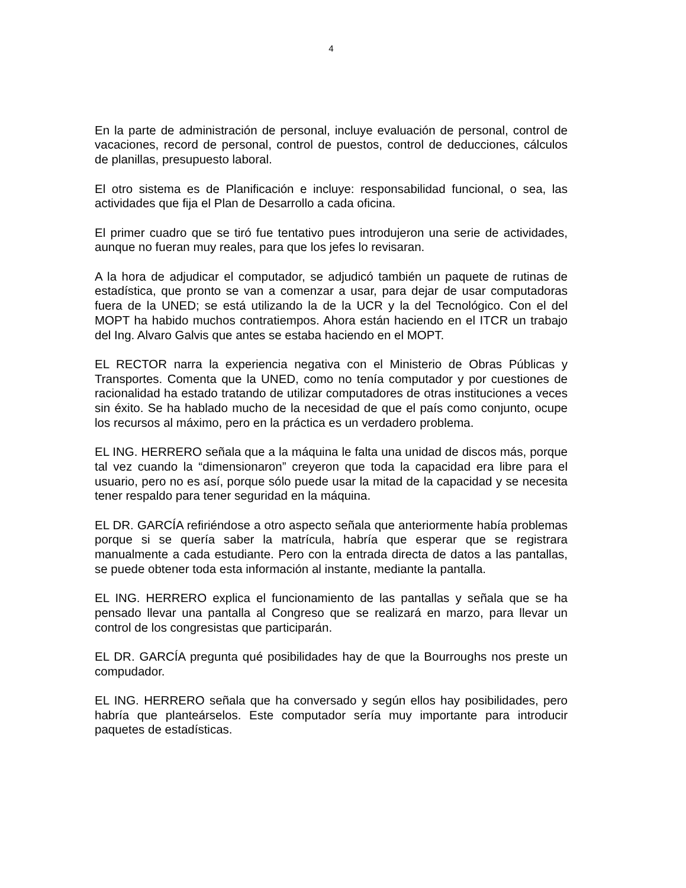4
En la parte de administración de personal, incluye evaluación de personal, control de vacaciones, record de personal, control de puestos, control de deducciones, cálculos de planillas, presupuesto laboral.
El otro sistema es de Planificación e incluye: responsabilidad funcional, o sea, las actividades que fija el Plan de Desarrollo a cada oficina.
El primer cuadro que se tiró fue tentativo pues introdujeron una serie de actividades, aunque no fueran muy reales, para que los jefes lo revisaran.
A la hora de adjudicar el computador, se adjudicó también un paquete de rutinas de estadística, que pronto se van a comenzar a usar, para dejar de usar computadoras fuera de la UNED; se está utilizando la de la UCR y la del Tecnológico. Con el del MOPT ha habido muchos contratiempos. Ahora están haciendo en el ITCR un trabajo del Ing. Alvaro Galvis que antes se estaba haciendo en el MOPT.
EL RECTOR narra la experiencia negativa con el Ministerio de Obras Públicas y Transportes. Comenta que la UNED, como no tenía computador y por cuestiones de racionalidad ha estado tratando de utilizar computadores de otras instituciones a veces sin éxito. Se ha hablado mucho de la necesidad de que el país como conjunto, ocupe los recursos al máximo, pero en la práctica es un verdadero problema.
EL ING. HERRERO señala que a la máquina le falta una unidad de discos más, porque tal vez cuando la “dimensionaron” creyeron que toda la capacidad era libre para el usuario, pero no es así, porque sólo puede usar la mitad de la capacidad y se necesita tener respaldo para tener seguridad en la máquina.
EL DR. GARCÍA refiriéndose a otro aspecto señala que anteriormente había problemas porque si se quería saber la matrícula, habría que esperar que se registrara manualmente a cada estudiante. Pero con la entrada directa de datos a las pantallas, se puede obtener toda esta información al instante, mediante la pantalla.
EL ING. HERRERO explica el funcionamiento de las pantallas y señala que se ha pensado llevar una pantalla al Congreso que se realizará en marzo, para llevar un control de los congresistas que participarán.
EL DR. GARCÍA pregunta qué posibilidades hay de que la Bourroughs nos preste un compudador.
EL ING. HERRERO señala que ha conversado y según ellos hay posibilidades, pero habría que planteárselos. Este computador sería muy importante para introducir paquetes de estadísticas.